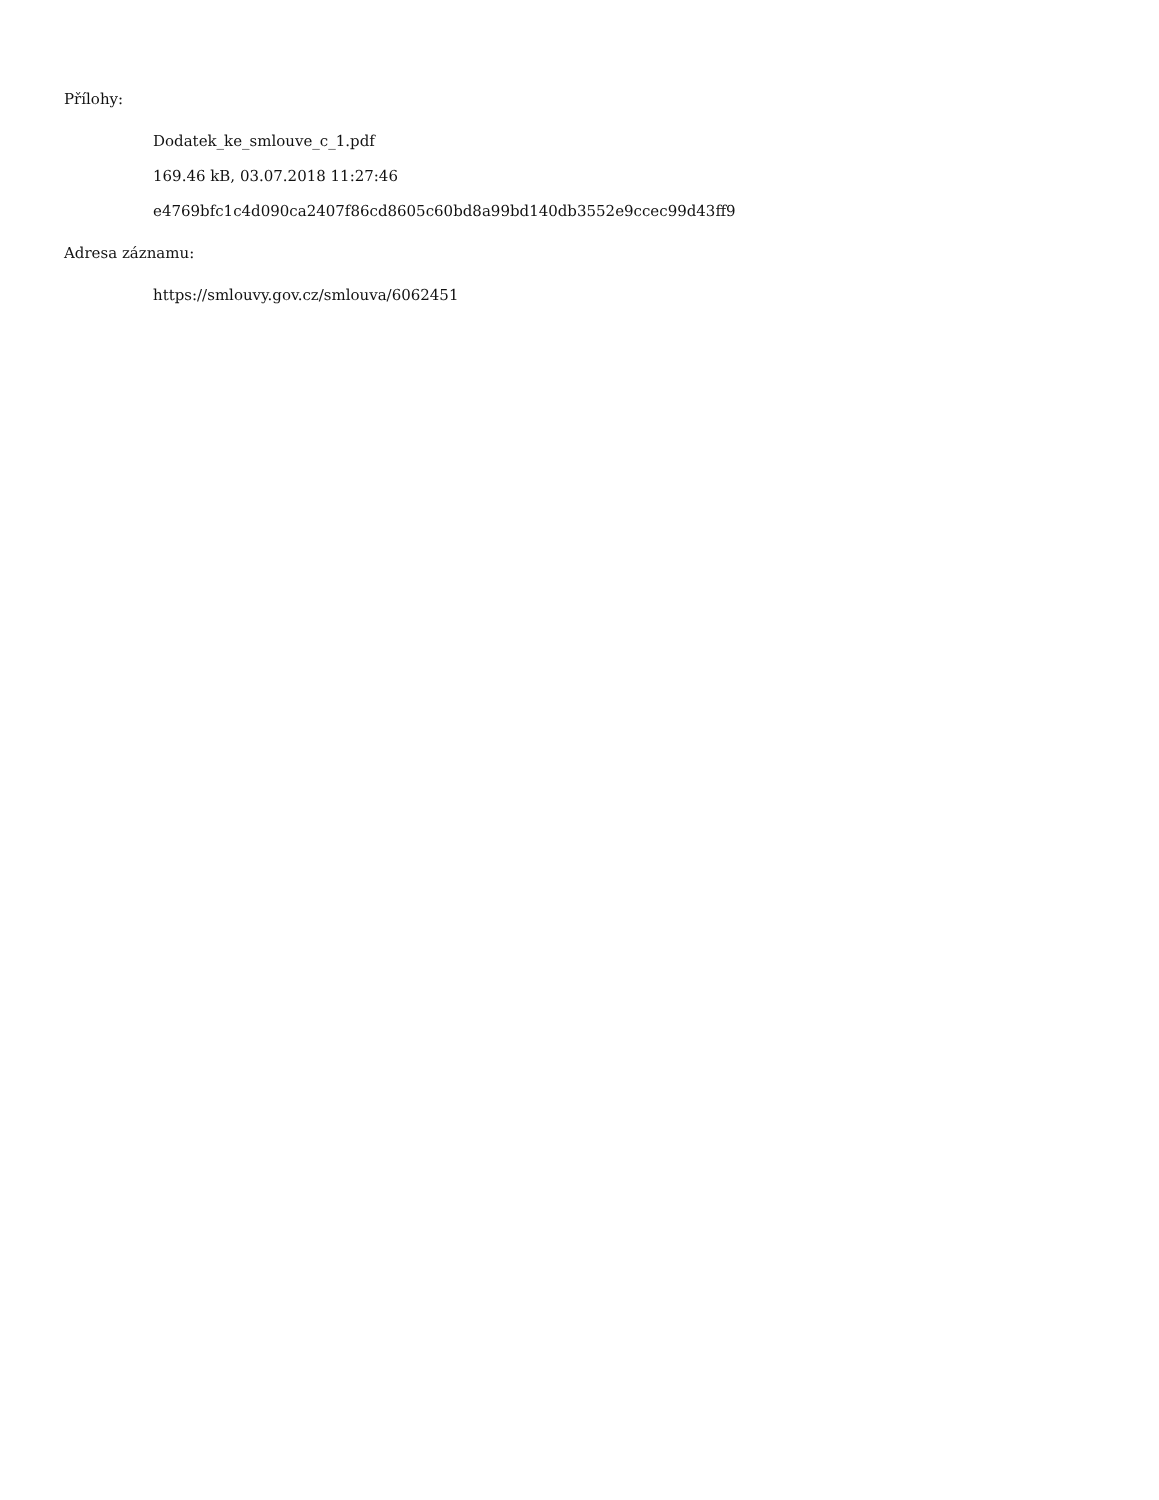Přílohy:
Dodatek_ke_smlouve_c_1.pdf
169.46 kB, 03.07.2018 11:27:46
e4769bfc1c4d090ca2407f86cd8605c60bd8a99bd140db3552e9ccec99d43ff9
Adresa záznamu:
https://smlouvy.gov.cz/smlouva/6062451